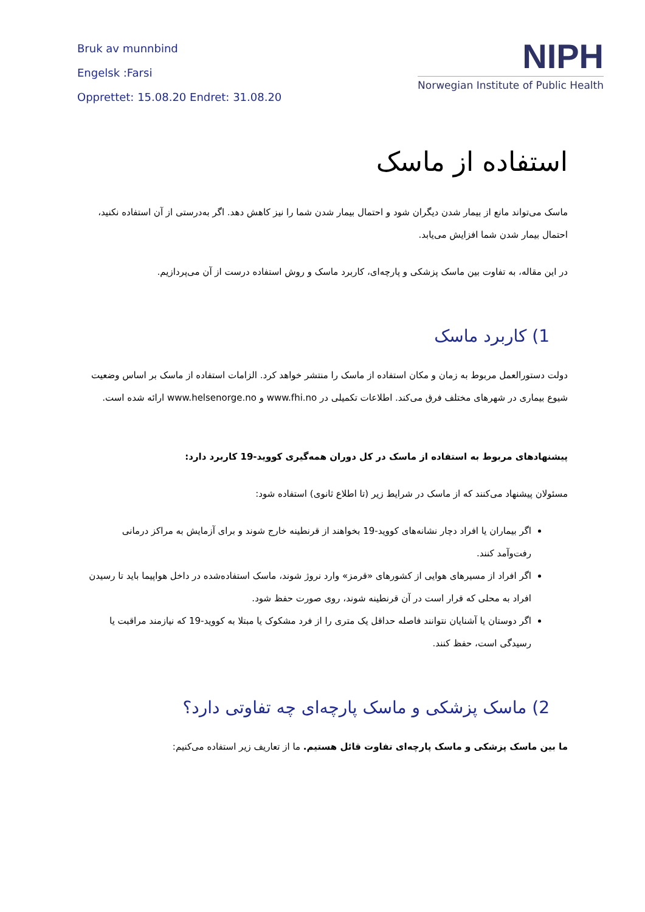Bruk av munnbind
Engelsk :Farsi
Opprettet: 15.08.20 Endret: 31.08.20
NIPH
Norwegian Institute of Public Health
استفاده از ماسک
ماسک می‌تواند مانع از بیمار شدن دیگران شود و احتمال بیمار شدن شما را نیز کاهش دهد. اگر به‌درستی از آن استفاده نکنید، احتمال بیمار شدن شما افزایش می‌یابد.
در این مقاله، به تفاوت بین ماسک پزشکی و پارچه‌ای، کاربرد ماسک و روش استفاده درست از آن می‌پردازیم.
1) کاربرد ماسک
دولت دستورالعمل مربوط به زمان و مکان استفاده از ماسک را منتشر خواهد کرد. الزامات استفاده از ماسک بر اساس وضعیت شیوع بیماری در شهرهای مختلف فرق می‌کند. اطلاعات تکمیلی در www.fhi.no و www.helsenorge.no ارائه شده است.
پیشنهادهای مربوط به استفاده از ماسک در کل دوران همه‌گیری کووید-19 کاربرد دارد:
مسئولان پیشنهاد می‌کنند که از ماسک در شرایط زیر (تا اطلاع ثانوی) استفاده شود:
اگر بیماران یا افراد دچار نشانه‌های کووید-19 بخواهند از قرنطینه خارج شوند و برای آزمایش به مراکز درمانی رفت‌وآمد کنند.
اگر افراد از مسیرهای هوایی از کشورهای «قرمز» وارد نروژ شوند، ماسک استفاده‌شده در داخل هواپیما باید تا رسیدن افراد به محلی که قرار است در آن قرنطینه شوند، روی صورت حفظ شود.
اگر دوستان یا آشنایان نتوانند فاصله حداقل یک متری را از فرد مشکوک یا مبتلا به کووید-19 که نیازمند مراقبت یا رسیدگی است، حفظ کنند.
2) ماسک پزشکی و ماسک پارچه‌ای چه تفاوتی دارد؟
ما بین ماسک پزشکی و ماسک پارچه‌ای تفاوت قائل هستیم. ما از تعاریف زیر استفاده می‌کنیم: